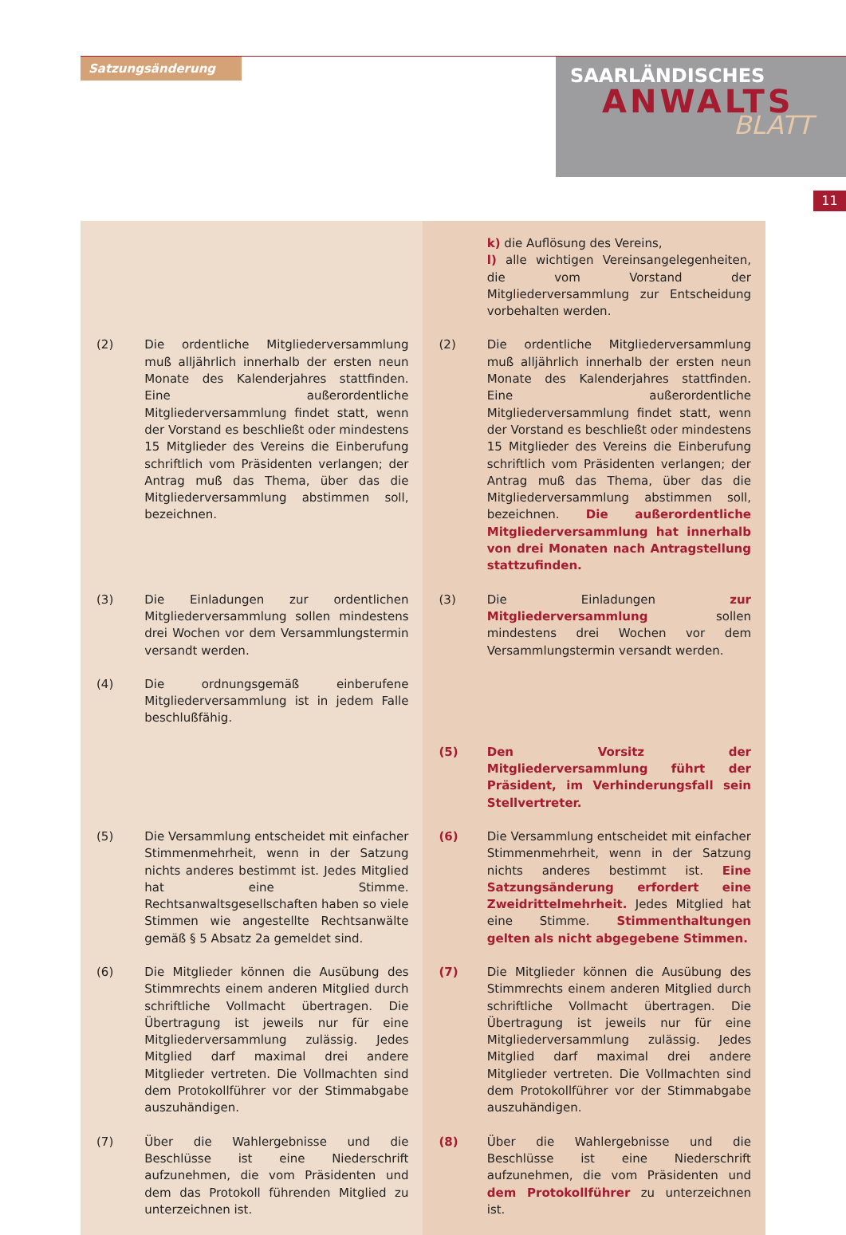Satzungsänderung
SAARLÄNDISCHES
ANWALTS
BLATT
11
| | | | k) die Auflösung des Vereins, l) alle wichtigen Vereinsangelegenheiten, die vom Vorstand der Mitgliederversammlung zur Entscheidung vorbehalten werden. |
| (2) | Die ordentliche Mitgliederversammlung muß alljährlich innerhalb der ersten neun Monate des Kalenderjahres stattfinden. Eine außerordentliche Mitgliederversammlung findet statt, wenn der Vorstand es beschließt oder mindestens 15 Mitglieder des Vereins die Einberufung schriftlich vom Präsidenten verlangen; der Antrag muß das Thema, über das die Mitgliederversammlung abstimmen soll, bezeichnen. | (2) | Die ordentliche Mitgliederversammlung muß alljährlich innerhalb der ersten neun Monate des Kalenderjahres stattfinden. Eine außerordentliche Mitgliederversammlung findet statt, wenn der Vorstand es beschließt oder mindestens 15 Mitglieder des Vereins die Einberufung schriftlich vom Präsidenten verlangen; der Antrag muß das Thema, über das die Mitgliederversammlung abstimmen soll, bezeichnen. Die außerordentliche Mitgliederversammlung hat innerhalb von drei Monaten nach Antragstellung stattzufinden. |
| (3) | Die Einladungen zur ordentlichen Mitgliederversammlung sollen mindestens drei Wochen vor dem Versammlungstermin versandt werden. | (3) | Die Einladungen zur Mitgliederversammlung sollen mindestens drei Wochen vor dem Versammlungstermin versandt werden. |
| (4) | Die ordnungsgemäß einberufene Mitgliederversammlung ist in jedem Falle beschlußfähig. | | |
| | | (5) | Den Vorsitz der Mitgliederversammlung führt der Präsident, im Verhinderungsfall sein Stellvertreter. |
| (5) | Die Versammlung entscheidet mit einfacher Stimmenmehrheit, wenn in der Satzung nichts anderes bestimmt ist. Jedes Mitglied hat eine Stimme. Rechtsanwaltsgesellschaften haben so viele Stimmen wie angestellte Rechtsanwälte gemäß § 5 Absatz 2a gemeldet sind. | (6) | Die Versammlung entscheidet mit einfacher Stimmenmehrheit, wenn in der Satzung nichts anderes bestimmt ist. Eine Satzungsänderung erfordert eine Zweidrittelmehrheit. Jedes Mitglied hat eine Stimme. Stimmenthaltungen gelten als nicht abgegebene Stimmen. |
| (6) | Die Mitglieder können die Ausübung des Stimmrechts einem anderen Mitglied durch schriftliche Vollmacht übertragen. Die Übertragung ist jeweils nur für eine Mitgliederversammlung zulässig. Jedes Mitglied darf maximal drei andere Mitglieder vertreten. Die Vollmachten sind dem Protokollführer vor der Stimmabgabe auszuhändigen. | (7) | Die Mitglieder können die Ausübung des Stimmrechts einem anderen Mitglied durch schriftliche Vollmacht übertragen. Die Übertragung ist jeweils nur für eine Mitgliederversammlung zulässig. Jedes Mitglied darf maximal drei andere Mitglieder vertreten. Die Vollmachten sind dem Protokollführer vor der Stimmabgabe auszuhändigen. |
| (7) | Über die Wahlergebnisse und die Beschlüsse ist eine Niederschrift aufzunehmen, die vom Präsidenten und dem das Protokoll führenden Mitglied zu unterzeichnen ist. | (8) | Über die Wahlergebnisse und die Beschlüsse ist eine Niederschrift aufzunehmen, die vom Präsidenten und dem Protokollführer zu unterzeichnen ist. |